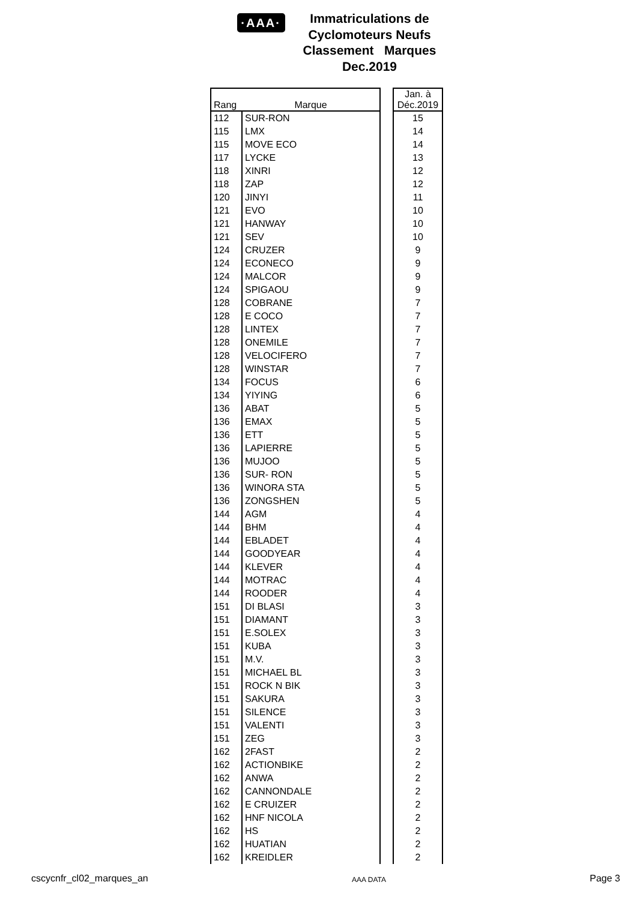·AAA·
Immatriculations de
Cyclomoteurs Neufs
Classement Marques
Dec.2019
| Rang | Marque | | Jan. à Déc.2019 |
| --- | --- | --- | --- |
| 112 | SUR-RON | | 15 |
| 115 | LMX | | 14 |
| 115 | MOVE ECO | | 14 |
| 117 | LYCKE | | 13 |
| 118 | XINRI | | 12 |
| 118 | ZAP | | 12 |
| 120 | JINYI | | 11 |
| 121 | EVO | | 10 |
| 121 | HANWAY | | 10 |
| 121 | SEV | | 10 |
| 124 | CRUZER | | 9 |
| 124 | ECONECO | | 9 |
| 124 | MALCOR | | 9 |
| 124 | SPIGAOU | | 9 |
| 128 | COBRANE | | 7 |
| 128 | E COCO | | 7 |
| 128 | LINTEX | | 7 |
| 128 | ONEMILE | | 7 |
| 128 | VELOCIFERO | | 7 |
| 128 | WINSTAR | | 7 |
| 134 | FOCUS | | 6 |
| 134 | YIYING | | 6 |
| 136 | ABAT | | 5 |
| 136 | EMAX | | 5 |
| 136 | ETT | | 5 |
| 136 | LAPIERRE | | 5 |
| 136 | MUJOO | | 5 |
| 136 | SUR- RON | | 5 |
| 136 | WINORA STA | | 5 |
| 136 | ZONGSHEN | | 5 |
| 144 | AGM | | 4 |
| 144 | BHM | | 4 |
| 144 | EBLADET | | 4 |
| 144 | GOODYEAR | | 4 |
| 144 | KLEVER | | 4 |
| 144 | MOTRAC | | 4 |
| 144 | ROODER | | 4 |
| 151 | DI BLASI | | 3 |
| 151 | DIAMANT | | 3 |
| 151 | E.SOLEX | | 3 |
| 151 | KUBA | | 3 |
| 151 | M.V. | | 3 |
| 151 | MICHAEL BL | | 3 |
| 151 | ROCK N BIK | | 3 |
| 151 | SAKURA | | 3 |
| 151 | SILENCE | | 3 |
| 151 | VALENTI | | 3 |
| 151 | ZEG | | 3 |
| 162 | 2FAST | | 2 |
| 162 | ACTIONBIKE | | 2 |
| 162 | ANWA | | 2 |
| 162 | CANNONDALE | | 2 |
| 162 | E CRUIZER | | 2 |
| 162 | HNF NICOLA | | 2 |
| 162 | HS | | 2 |
| 162 | HUATIAN | | 2 |
| 162 | KREIDLER | | 2 |
cscycnfr_cl02_marques_an AAA DATA Page 3